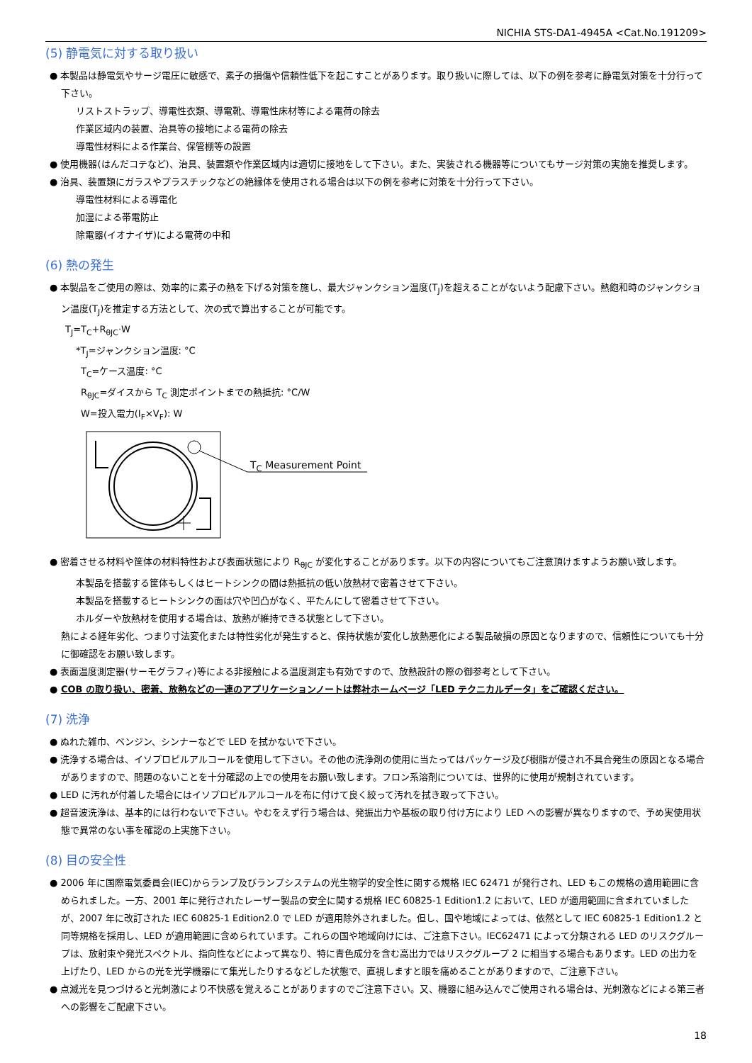NICHIA STS-DA1-4945A <Cat.No.191209>
(5) 静電気に対する取り扱い
● 本製品は静電気やサージ電圧に敏感で、素子の損傷や信頼性低下を起こすことがあります。取り扱いに際しては、以下の例を参考に静電気対策を十分行って下さい。
リストストラップ、導電性衣類、導電靴、導電性床材等による電荷の除去
作業区域内の装置、治具等の接地による電荷の除去
導電性材料による作業台、保管棚等の設置
● 使用機器(はんだコテなど)、治具、装置類や作業区域内は適切に接地をして下さい。また、実装される機器等についてもサージ対策の実施を推奨します。
● 治具、装置類にガラスやプラスチックなどの絶縁体を使用される場合は以下の例を参考に対策を十分行って下さい。
導電性材料による導電化
加湿による帯電防止
除電器(イオナイザ)による電荷の中和
(6) 熱の発生
● 本製品をご使用の際は、効率的に素子の熱を下げる対策を施し、最大ジャンクション温度(T<sub>J</sub>)を超えることがないよう配慮下さい。熱飽和時のジャンクション温度(T<sub>J</sub>)を推定する方法として、次の式で算出することが可能です。
T<sub>J</sub>=T<sub>C</sub>+R<sub>θJC</sub>·W
*T<sub>J</sub>=ジャンクション温度: °C
T<sub>C</sub>=ケース温度: °C
R<sub>θJC</sub>=ダイスから T<sub>C</sub> 測定ポイントまでの熱抵抗: °C/W
W=投入電力(I<sub>F</sub>×V<sub>F</sub>): W
T<sub>C</sub> Measurement Point
● 密着させる材料や筐体の材料特性および表面状態により R<sub>θJC</sub> が変化することがあります。以下の内容についてもご注意頂けますようお願い致します。
本製品を搭載する筐体もしくはヒートシンクの間は熱抵抗の低い放熱材で密着させて下さい。
本製品を搭載するヒートシンクの面は穴や凹凸がなく、平たんにして密着させて下さい。
ホルダーや放熱材を使用する場合は、放熱が維持できる状態として下さい。
熱による経年劣化、つまり寸法変化または特性劣化が発生すると、保持状態が変化し放熱悪化による製品破損の原因となりますので、信頼性についても十分に御確認をお願い致します。
● 表面温度測定器(サーモグラフィ)等による非接触による温度測定も有効ですので、放熱設計の際の御参考として下さい。
● COB の取り扱い、密着、放熱などの一連のアプリケーションノートは弊社ホームページ「LED テクニカルデータ」をご確認ください。
(7) 洗浄
● ぬれた雑巾、ベンジン、シンナーなどで LED を拭かないで下さい。
● 洗浄する場合は、イソプロピルアルコールを使用して下さい。その他の洗浄剤の使用に当たってはパッケージ及び樹脂が侵され不具合発生の原因となる場合がありますので、問題のないことを十分確認の上での使用をお願い致します。フロン系溶剤については、世界的に使用が規制されています。
● LED に汚れが付着した場合にはイソプロピルアルコールを布に付けて良く絞って汚れを拭き取って下さい。
● 超音波洗浄は、基本的には行わないで下さい。やむをえず行う場合は、発振出力や基板の取り付け方により LED への影響が異なりますので、予め実使用状態で異常のない事を確認の上実施下さい。
(8) 目の安全性
● 2006 年に国際電気委員会(IEC)からランプ及びランプシステムの光生物学的安全性に関する規格 IEC 62471 が発行され、LED もこの規格の適用範囲に含められました。一方、2001 年に発行されたレーザー製品の安全に関する規格 IEC 60825-1 Edition1.2 において、LED が適用範囲に含まれていましたが、2007 年に改訂された IEC 60825-1 Edition2.0 で LED が適用除外されました。但し、国や地域によっては、依然として IEC 60825-1 Edition1.2 と同等規格を採用し、LED が適用範囲に含められています。これらの国や地域向けには、ご注意下さい。IEC62471 によって分類される LED のリスクグループは、放射束や発光スペクトル、指向性などによって異なり、特に青色成分を含む高出力ではリスクグループ 2 に相当する場合もあります。LED の出力を上げたり、LED からの光を光学機器にて集光したりするなどした状態で、直視しますと眼を痛めることがありますので、ご注意下さい。
● 点滅光を見つづけると光刺激により不快感を覚えることがありますのでご注意下さい。又、機器に組み込んでご使用される場合は、光刺激などによる第三者への影響をご配慮下さい。
18